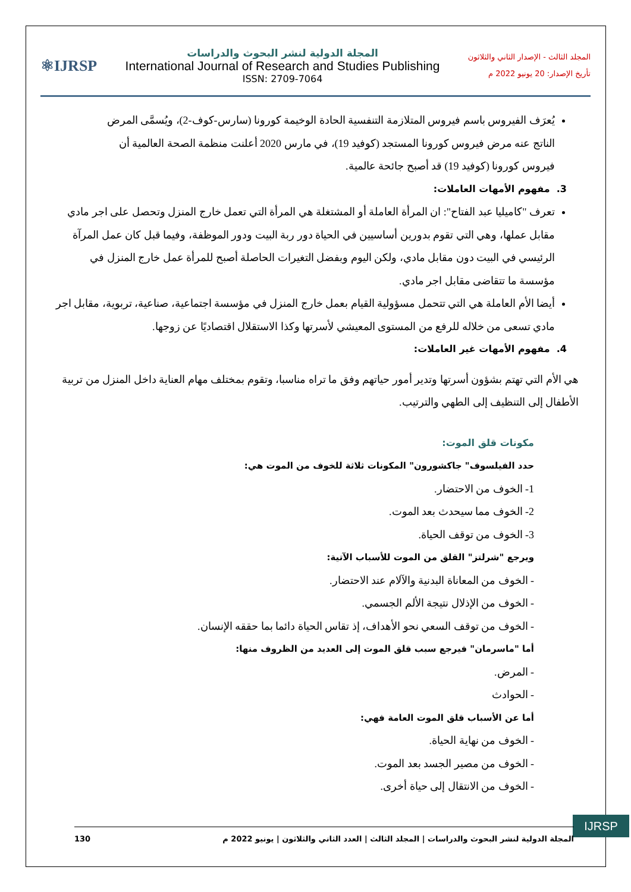المجلد الثالث - الإصدار الثاني والثلاثون
تأريخ الإصدار: 20 يونيو 2022 م
المجلة الدولية لنشر البحوث والدراسات
International Journal of Research and Studies Publishing
ISSN: 2709-7064
⚛IJRSP
يُعرَف الفيروس باسم فيروس المتلازمة التنفسية الحادة الوخيمة كورونا (سارس-كوف-2)، ويُسمَّى المرض الناتج عنه مرض فيروس كورونا المستجد (كوفيد 19)، في مارس 2020 أعلنت منظمة الصحة العالمية أن فيروس كورونا (كوفيد 19) قد أصبح جائحة عالمية.
3. مفهوم الأمهات العاملات:
تعرف "كاميليا عبد الفتاح": ان المرأة العاملة أو المشتغلة هي المرأة التي تعمل خارج المنزل وتحصل على اجر مادي مقابل عملها، وهي التي تقوم بدورين أساسيين في الحياة دور ربة البيت ودور الموظفة، وفيما قبل كان عمل المرآة الرئيسي في البيت دون مقابل مادي، ولكن اليوم وبفضل التغيرات الحاصلة أصبح للمرأة عمل خارج المنزل في مؤسسة ما تتقاضى مقابل اجر مادي.
أيضا الأم العاملة هي التي تتحمل مسؤولية القيام بعمل خارج المنزل في مؤسسة اجتماعية، صناعية، تربوية، مقابل اجر مادي تسعى من خلاله للرفع من المستوى المعيشي لأسرتها وكذا الاستقلال اقتصاديًا عن زوجها.
4. مفهوم الأمهات غير العاملات:
هي الأم التي تهتم بشؤون أسرتها وتدير أمور حياتهم وفق ما تراه مناسبا، وتقوم بمختلف مهام العناية داخل المنزل من تربية الأطفال إلى التنظيف إلى الطهي والترتيب.
مكونات قلق الموت:
حدد الفيلسوف" جاكشورون" المكونات ثلاثة للخوف من الموت هي:
1- الخوف من الاحتضار.
2- الخوف مما سيحدث بعد الموت.
3- الخوف من توقف الحياة.
ويرجع "شرلتز" القلق من الموت للأسباب الآتية:
- الخوف من المعاناة البدنية والآلام عند الاحتضار.
- الخوف من الإذلال نتيجة الألم الجسمي.
- الخوف من توقف السعي نحو الأهداف، إذ تقاس الحياة دائما بما حققه الإنسان.
أما "ماسرمان" فيرجع سبب قلق الموت إلى العديد من الظروف منها:
- المرض.
- الحوادث
أما عن الأسباب قلق الموت العامة فهي:
- الخوف من نهاية الحياة.
- الخوف من مصير الجسد بعد الموت.
- الخوف من الانتقال إلى حياة أخرى.
IJRSP
المجلة الدولية لنشر البحوث والدراسات | المجلد الثالث | العدد الثاني والثلاثون | يونيو 2022 م 130